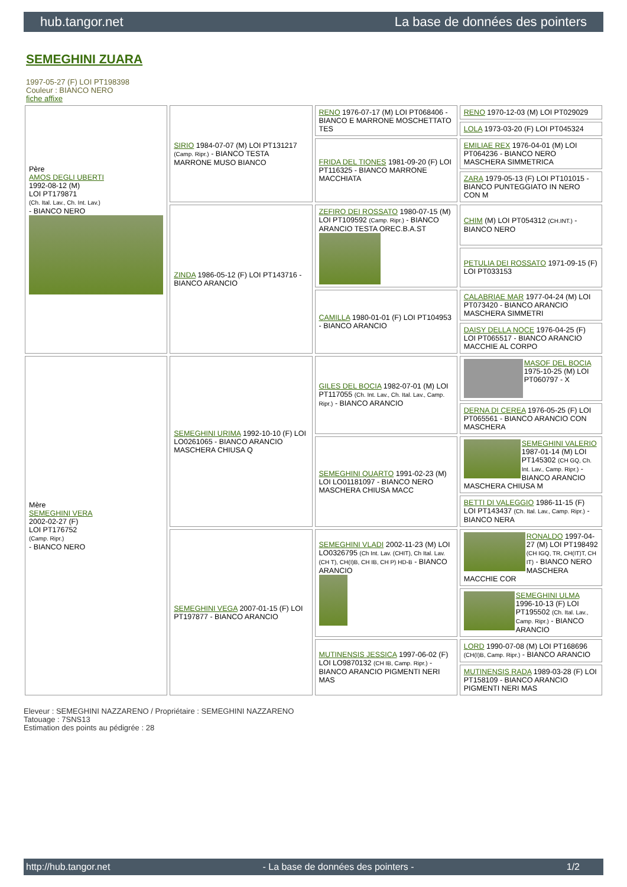hub.tangor.net La base de données des pointers
SEMEGHINI ZUARA
1997-05-27 (F) LOI PT198398
Couleur : BIANCO NERO
fiche affixe
| Père AMOS DEGLI UBERTI 1992-08-12 (M) LOI PT179871 (Ch. Ital. Lav., Ch. Int. Lav.) - BIANCO NERO | SIRIO 1984-07-07 (M) LOI PT131217 (Camp. Ripr.) - BIANCO TESTA MARRONE MUSO BIANCO | RENO 1976-07-17 (M) LOI PT068406 - BIANCO E MARRONE MOSCHETTATO TES | RENO 1970-12-03 (M) LOI PT029029 |
| | | | LOLA 1973-03-20 (F) LOI PT045324 |
| | | FRIDA DEL TIONES 1981-09-20 (F) LOI PT116325 - BIANCO MARRONE MACCHIATA | EMILIAE REX 1976-04-01 (M) LOI PT064236 - BIANCO NERO MASCHERA SIMMETRICA |
| | | | ZARA 1979-05-13 (F) LOI PT101015 - BIANCO PUNTEGGIATO IN NERO CON M |
| | ZINDA 1986-05-12 (F) LOI PT143716 - BIANCO ARANCIO | ZEFIRO DEI ROSSATO 1980-07-15 (M) LOI PT109592 (Camp. Ripr.) - BIANCO ARANCIO TESTA OREC.B.A.ST | CHIM (M) LOI PT054312 (CH.INT.) - BIANCO NERO |
| | | | PETULIA DEI ROSSATO 1971-09-15 (F) LOI PT033153 |
| | | CAMILLA 1980-01-01 (F) LOI PT104953 - BIANCO ARANCIO | CALABRIAE MAR 1977-04-24 (M) LOI PT073420 - BIANCO ARANCIO MASCHERA SIMMETRI |
| | | | DAISY DELLA NOCE 1976-04-25 (F) LOI PT065517 - BIANCO ARANCIO MACCHIE AL CORPO |
| Mère SEMEGHINI VERA 2002-02-27 (F) LOI PT176752 (Camp. Ripr.) - BIANCO NERO | SEMEGHINI URIMA 1992-10-10 (F) LOI LO0261065 - BIANCO ARANCIO MASCHERA CHIUSA Q | GILES DEL BOCIA 1982-07-01 (M) LOI PT117055 (Ch. Int. Lav., Ch. Ital. Lav., Camp. Ripr.) - BIANCO ARANCIO | MASOF DEL BOCIA 1975-10-25 (M) LOI PT060797 - X |
| | | | DERNA DI CEREA 1976-05-25 (F) LOI PT065561 - BIANCO ARANCIO CON MASCHERA |
| | | SEMEGHINI QUARTO 1991-02-23 (M) LOI LO01181097 - BIANCO NERO MASCHERA CHIUSA MACC | SEMEGHINI VALERIO 1987-01-14 (M) LOI PT145302 (CH GQ, Ch. Int. Lav., Camp. Ripr.) - BIANCO ARANCIO MASCHERA CHIUSA M |
| | | | BETTI DI VALEGGIO 1986-11-15 (F) LOI PT143437 (Ch. Ital. Lav., Camp. Ripr.) - BIANCO NERA |
| | SEMEGHINI VEGA 2007-01-15 (F) LOI PT197877 - BIANCO ARANCIO | SEMEGHINI VLADI 2002-11-23 (M) LOI LO0326795 (Ch Int. Lav. (CHIT), Ch Ital. Lav. (CH T), CH(I)B, CH IB, CH P) HD-B - BIANCO ARANCIO | RONALDO 1997-04-27 (M) LOI PT198492 (CH IGQ, TR, CH(IT)T, CH IT) - BIANCO NERO MASCHERA MACCHIE COR |
| | | | SEMEGHINI ULMA 1996-10-13 (F) LOI PT195502 (Ch. Ital. Lav., Camp. Ripr.) - BIANCO ARANCIO |
| | | MUTINENSIS JESSICA 1997-06-02 (F) LOI LO9870132 (CH IB, Camp. Ripr.) - BIANCO ARANCIO PIGMENTI NERI MAS | LORD 1990-07-08 (M) LOI PT168696 (CH(I)B, Camp. Ripr.) - BIANCO ARANCIO |
| | | | MUTINENSIS RADA 1989-03-28 (F) LOI PT158109 - BIANCO ARANCIO PIGMENTI NERI MAS |
Eleveur : SEMEGHINI NAZZARENO / Propriétaire : SEMEGHINI NAZZARENO
Tatouage : 7SNS13
Estimation des points au pédigrée : 28
http://hub.tangor.net - La base de données des pointers - 1/2